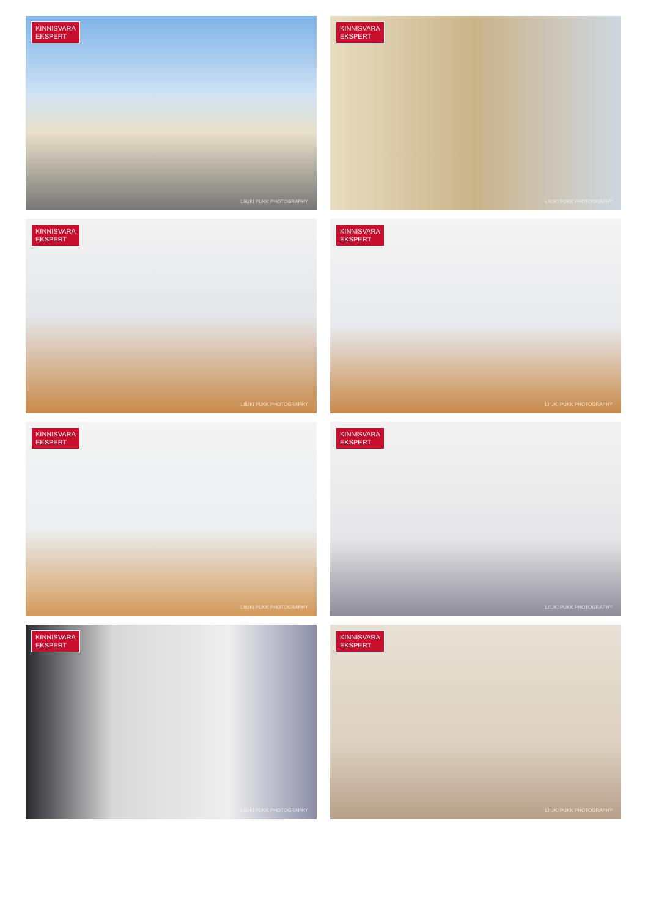KINNISVARA
EKSPERT
LIIUKI PUKK PHOTOGRAPHY
KINNISVARA
EKSPERT
LIIUKI PUKK PHOTOGRAPHY
KINNISVARA
EKSPERT
LIIUKI PUKK PHOTOGRAPHY
KINNISVARA
EKSPERT
LIIUKI PUKK PHOTOGRAPHY
KINNISVARA
EKSPERT
LIIUKI PUKK PHOTOGRAPHY
KINNISVARA
EKSPERT
LIIUKI PUKK PHOTOGRAPHY
KINNISVARA
EKSPERT
LIIUKI PUKK PHOTOGRAPHY
KINNISVARA
EKSPERT
LIIUKI PUKK PHOTOGRAPHY